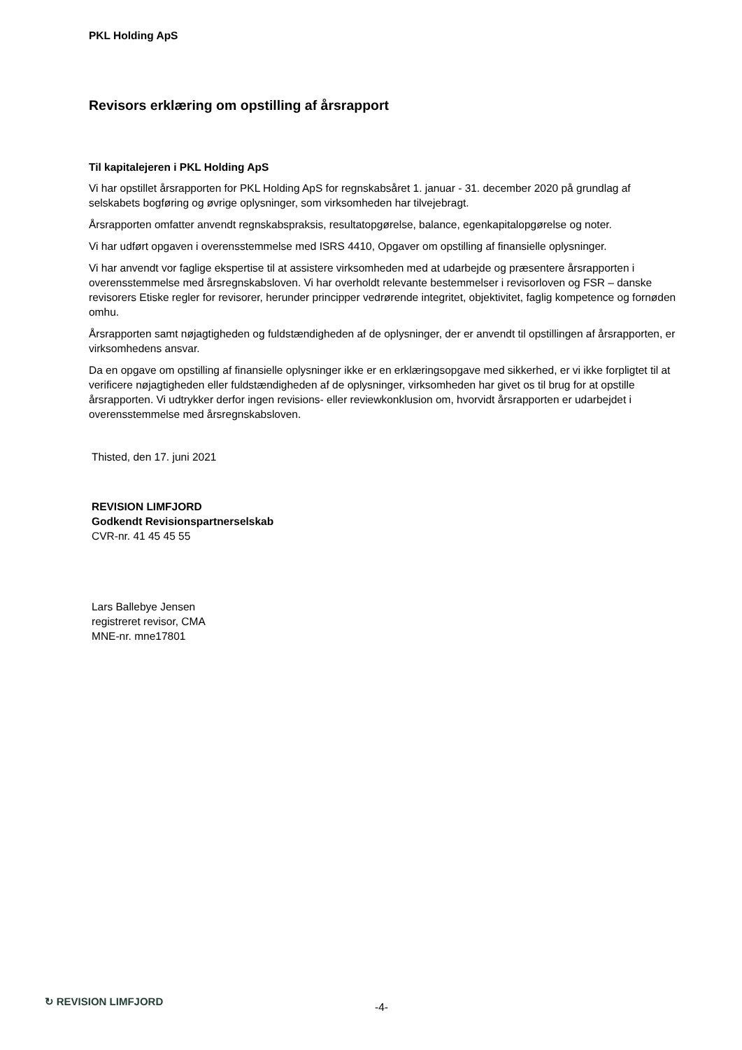PKL Holding ApS
Revisors erklæring om opstilling af årsrapport
Til kapitalejeren i PKL Holding ApS
Vi har opstillet årsrapporten for PKL Holding ApS for regnskabsåret 1. januar - 31. december 2020 på grundlag af selskabets bogføring og øvrige oplysninger, som virksomheden har tilvejebragt.
Årsrapporten omfatter anvendt regnskabspraksis, resultatopgørelse, balance, egenkapitalopgørelse og noter.
Vi har udført opgaven i overensstemmelse med ISRS 4410, Opgaver om opstilling af finansielle oplysninger.
Vi har anvendt vor faglige ekspertise til at assistere virksomheden med at udarbejde og præsentere årsrapporten i overensstemmelse med årsregnskabsloven. Vi har overholdt relevante bestemmelser i revisorloven og FSR – danske revisorers Etiske regler for revisorer, herunder principper vedrørende integritet, objektivitet, faglig kompetence og fornøden omhu.
Årsrapporten samt nøjagtigheden og fuldstændigheden af de oplysninger, der er anvendt til opstillingen af årsrapporten, er virksomhedens ansvar.
Da en opgave om opstilling af finansielle oplysninger ikke er en erklæringsopgave med sikkerhed, er vi ikke forpligtet til at verificere nøjagtigheden eller fuldstændigheden af de oplysninger, virksomheden har givet os til brug for at opstille årsrapporten. Vi udtrykker derfor ingen revisions- eller reviewkonklusion om, hvorvidt årsrapporten er udarbejdet i overensstemmelse med årsregnskabsloven.
Thisted, den 17. juni 2021
REVISION LIMFJORD
Godkendt Revisionspartnerselskab
CVR-nr. 41 45 45 55
Lars Ballebye Jensen
registreret revisor, CMA
MNE-nr. mne17801
↻ REVISION LIMFJORD -4-